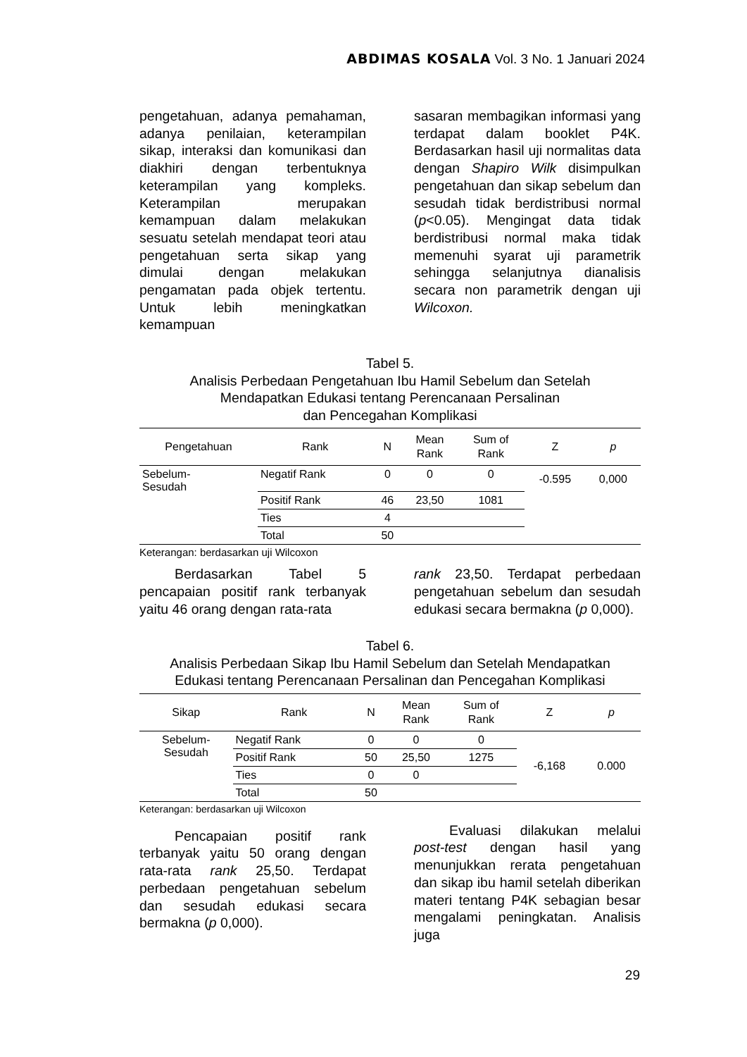ABDIMAS KOSALA Vol. 3 No. 1 Januari 2024
pengetahuan, adanya pemahaman, adanya penilaian, keterampilan sikap, interaksi dan komunikasi dan diakhiri dengan terbentuknya keterampilan yang kompleks. Keterampilan merupakan kemampuan dalam melakukan sesuatu setelah mendapat teori atau pengetahuan serta sikap yang dimulai dengan melakukan pengamatan pada objek tertentu. Untuk lebih meningkatkan kemampuan
sasaran membagikan informasi yang terdapat dalam booklet P4K. Berdasarkan hasil uji normalitas data dengan Shapiro Wilk disimpulkan pengetahuan dan sikap sebelum dan sesudah tidak berdistribusi normal (p<0.05). Mengingat data tidak berdistribusi normal maka tidak memenuhi syarat uji parametrik sehingga selanjutnya dianalisis secara non parametrik dengan uji Wilcoxon.
Tabel 5.
Analisis Perbedaan Pengetahuan Ibu Hamil Sebelum dan Setelah
Mendapatkan Edukasi tentang Perencanaan Persalinan
dan Pencegahan Komplikasi
| Pengetahuan | Rank | N | Mean Rank | Sum of Rank | Z | p |
| --- | --- | --- | --- | --- | --- | --- |
| Sebelum- Sesudah | Negatif Rank | 0 | 0 | 0 | -0.595 | 0,000 |
| | Positif Rank | 46 | 23,50 | 1081 | | |
| | Ties | 4 | | | | |
| | Total | 50 | | | | |
Keterangan: berdasarkan uji Wilcoxon
Berdasarkan Tabel 5 pencapaian positif rank terbanyak yaitu 46 orang dengan rata-rata
rank 23,50. Terdapat perbedaan pengetahuan sebelum dan sesudah edukasi secara bermakna (p 0,000).
Tabel 6.
Analisis Perbedaan Sikap Ibu Hamil Sebelum dan Setelah Mendapatkan
Edukasi tentang Perencanaan Persalinan dan Pencegahan Komplikasi
| Sikap | Rank | N | Mean Rank | Sum of Rank | Z | p |
| --- | --- | --- | --- | --- | --- | --- |
| Sebelum- Sesudah | Negatif Rank | 0 | 0 | 0 | -6,168 | 0.000 |
| | Positif Rank | 50 | 25,50 | 1275 | | |
| | Ties | 0 | 0 | | | |
| | Total | 50 | | | | |
Keterangan: berdasarkan uji Wilcoxon
Pencapaian positif rank terbanyak yaitu 50 orang dengan rata-rata rank 25,50. Terdapat perbedaan pengetahuan sebelum dan sesudah edukasi secara bermakna (p 0,000).
Evaluasi dilakukan melalui post-test dengan hasil yang menunjukkan rerata pengetahuan dan sikap ibu hamil setelah diberikan materi tentang P4K sebagian besar mengalami peningkatan. Analisis juga
29